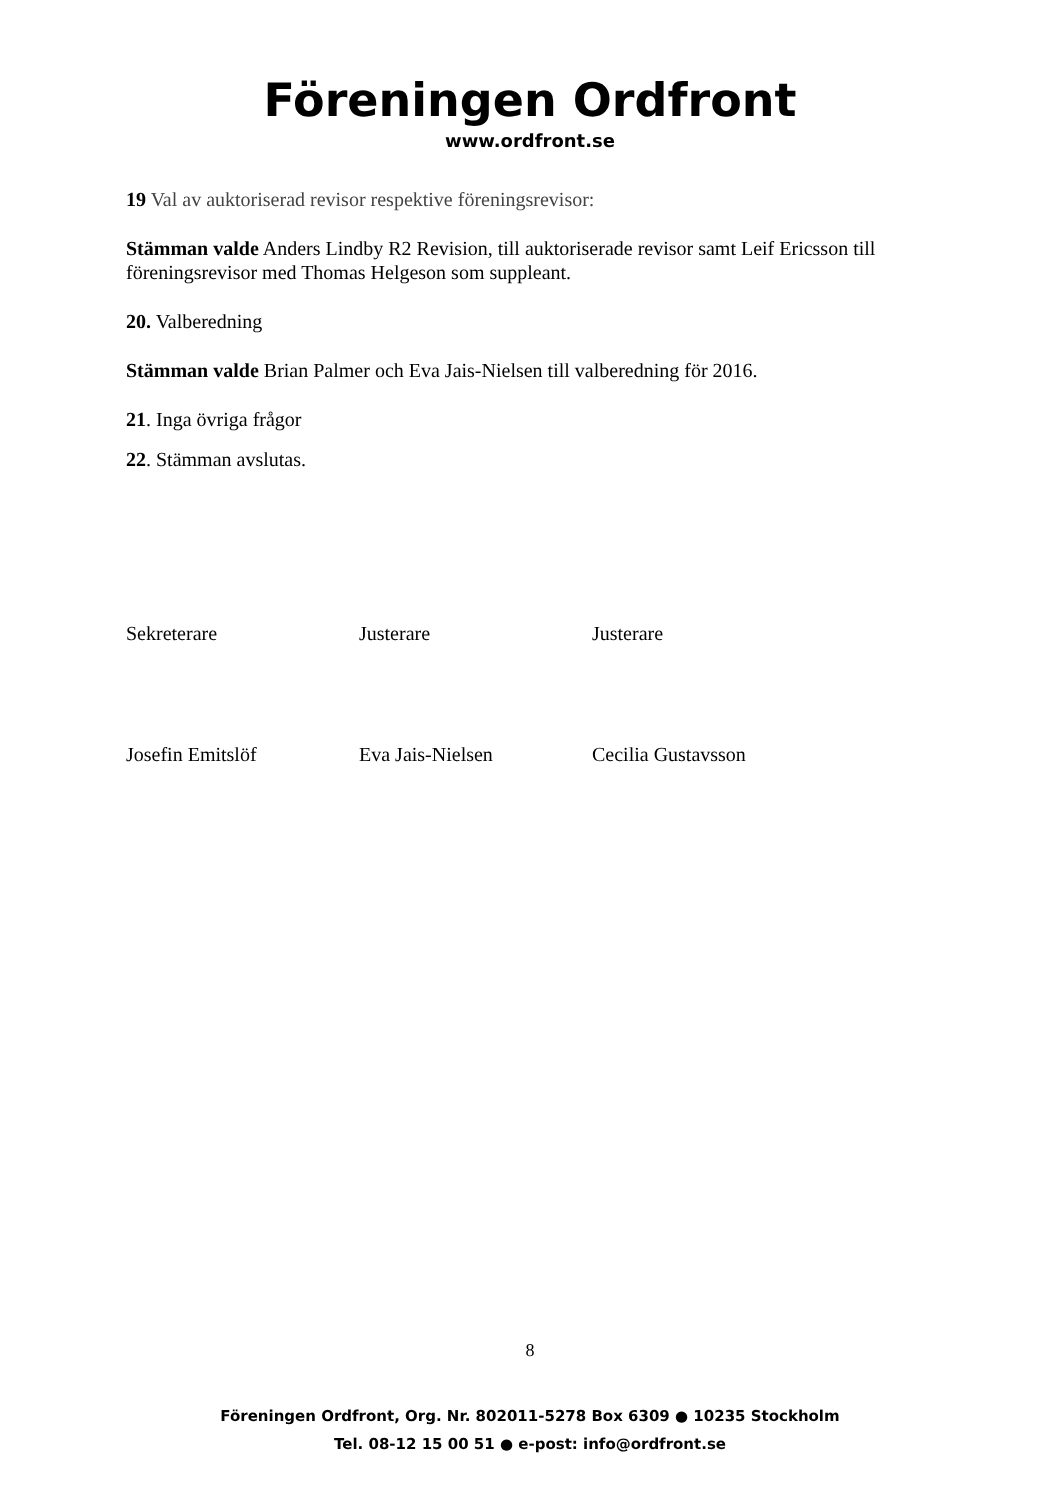Föreningen Ordfront
www.ordfront.se
19 Val av auktoriserad revisor respektive föreningsrevisor:
Stämman valde Anders Lindby R2 Revision, till auktoriserade revisor samt Leif Ericsson till föreningsrevisor med Thomas Helgeson som suppleant.
20. Valberedning
Stämman valde Brian Palmer och Eva Jais-Nielsen till valberedning för 2016.
21. Inga övriga frågor
22. Stämman avslutas.
Sekreterare Justerare Justerare
Josefin Emitslöf Eva Jais-Nielsen Cecilia Gustavsson
8
Föreningen Ordfront, Org. Nr. 802011-5278 Box 6309 ● 10235 Stockholm
Tel. 08-12 15 00 51 ● e-post: info@ordfront.se